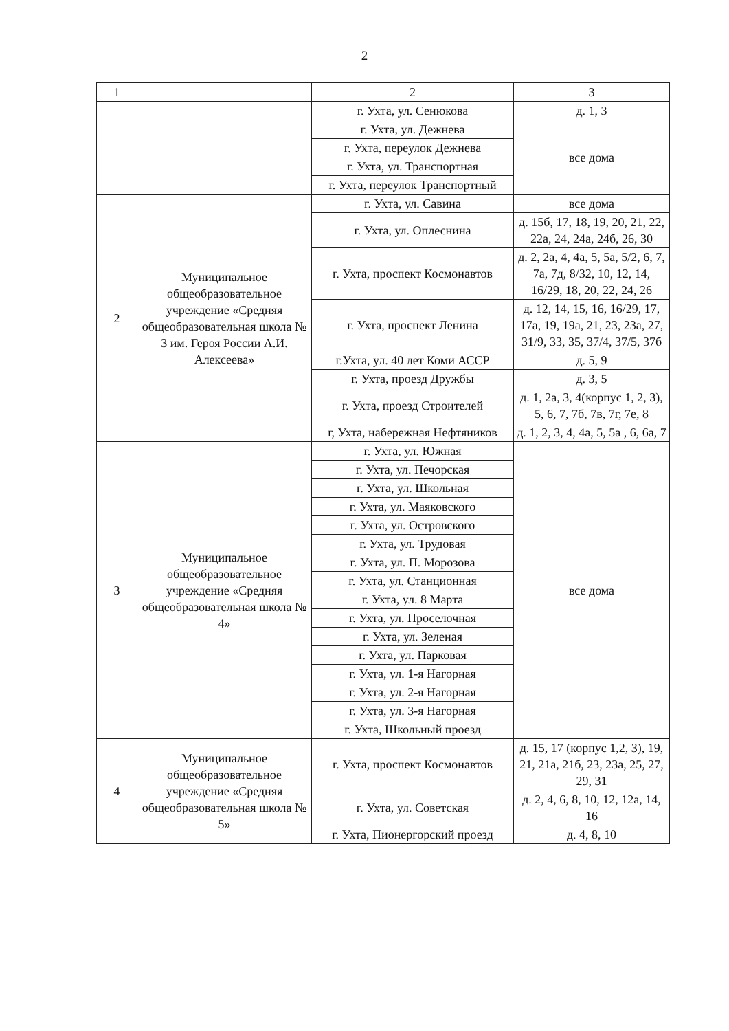2
| 1 | | 2 | 3 |
| | | г. Ухта, ул. Сенюкова | д. 1, 3 |
| | | г. Ухта, ул. Дежнева | все дома |
| | | г. Ухта, переулок Дежнева | |
| | | г. Ухта, ул. Транспортная | |
| | | г. Ухта, переулок Транспортный | |
| 2 | Муниципальное общеобразовательное учреждение «Средняя общеобразовательная школа № 3 им. Героя России А.И. Алексеева» | г. Ухта, ул. Савина | все дома |
| | | г. Ухта, ул. Оплеснина | д. 15б, 17, 18, 19, 20, 21, 22, 22а, 24, 24а, 24б, 26, 30 |
| | | г. Ухта, проспект Космонавтов | д. 2, 2а, 4, 4а, 5, 5а, 5/2, 6, 7, 7а, 7д, 8/32, 10, 12, 14, 16/29, 18, 20, 22, 24, 26 |
| | | г. Ухта, проспект Ленина | д. 12, 14, 15, 16, 16/29, 17, 17а, 19, 19а, 21, 23, 23а, 27, 31/9, 33, 35, 37/4, 37/5, 37б |
| | | г.Ухта, ул. 40 лет Коми АССР | д. 5, 9 |
| | | г. Ухта, проезд Дружбы | д. 3, 5 |
| | | г. Ухта, проезд Строителей | д. 1, 2а, 3, 4(корпус 1, 2, 3), 5, 6, 7, 7б, 7в, 7г, 7е, 8 |
| | | г, Ухта, набережная Нефтяников | д. 1, 2, 3, 4, 4а, 5, 5а , 6, 6а, 7 |
| 3 | Муниципальное общеобразовательное учреждение «Средняя общеобразовательная школа № 4» | г. Ухта, ул. Южная | все дома |
| | | г. Ухта, ул. Печорская | |
| | | г. Ухта, ул. Школьная | |
| | | г. Ухта, ул. Маяковского | |
| | | г. Ухта, ул. Островского | |
| | | г. Ухта, ул. Трудовая | |
| | | г. Ухта, ул. П. Морозова | |
| | | г. Ухта, ул. Станционная | |
| | | г. Ухта, ул. 8 Марта | |
| | | г. Ухта, ул. Проселочная | |
| | | г. Ухта, ул. Зеленая | |
| | | г. Ухта, ул. Парковая | |
| | | г. Ухта, ул. 1-я Нагорная | |
| | | г. Ухта, ул. 2-я Нагорная | |
| | | г. Ухта, ул. 3-я Нагорная | |
| | | г. Ухта, Школьный проезд | |
| 4 | Муниципальное общеобразовательное учреждение «Средняя общеобразовательная школа № 5» | г. Ухта, проспект Космонавтов | д. 15, 17 (корпус 1,2, 3), 19, 21, 21а, 21б, 23, 23а, 25, 27, 29, 31 |
| | | г. Ухта, ул. Советская | д. 2, 4, 6, 8, 10, 12, 12а, 14, 16 |
| | | г. Ухта, Пионергорский проезд | д. 4, 8, 10 |